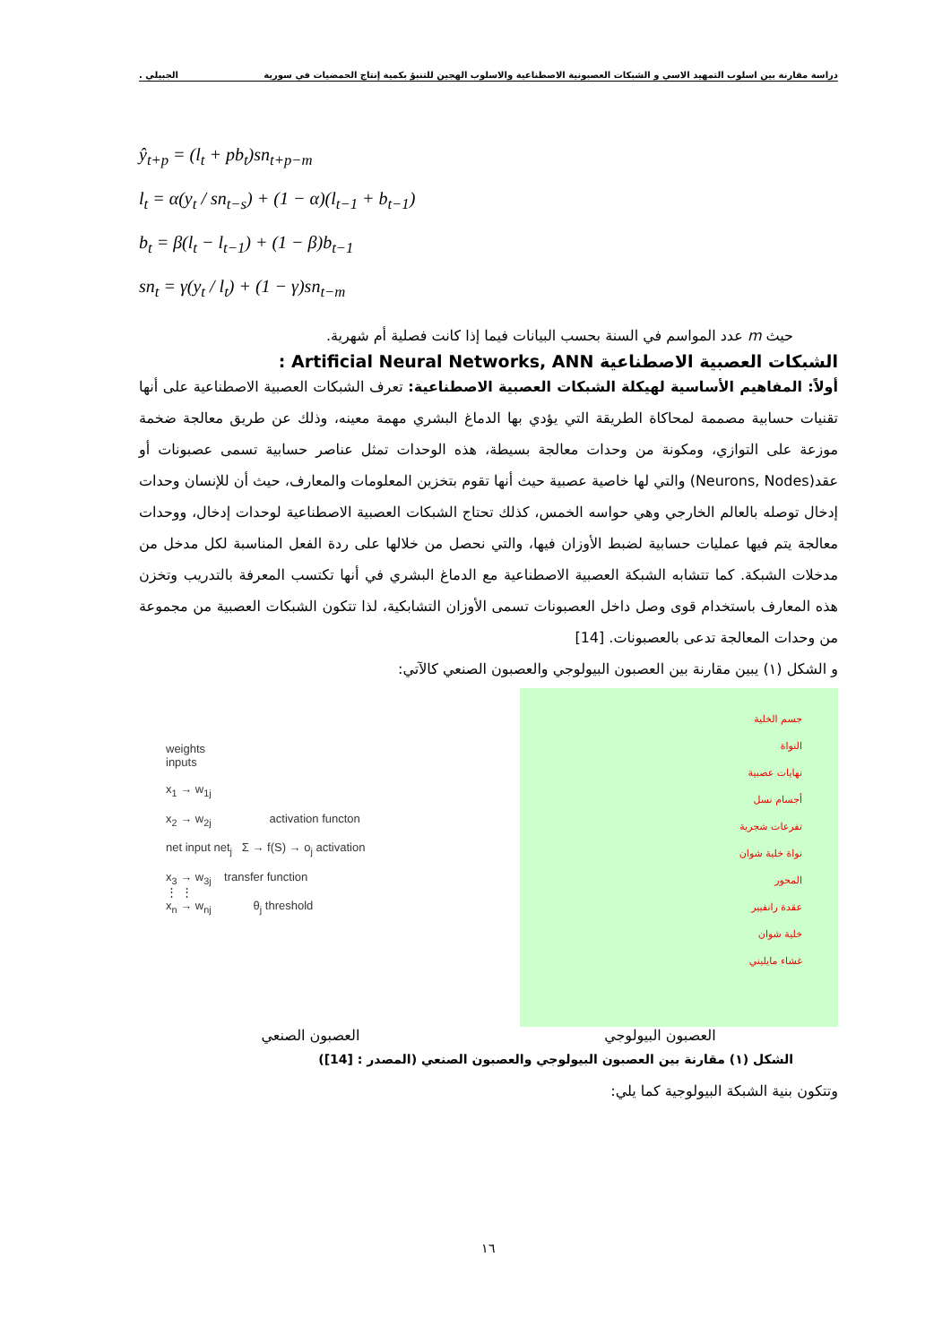دراسة مقارنة بين اسلوب التمهيد الاسي و الشبكات العصبونية الاصطناعية والاسلوب الهجين للتنبؤ بكمية إنتاج الحمضيات في سورية الجبيلي .
ŷ<sub>t+p</sub> = (l<sub>t</sub> + pb<sub>t</sub>)sn<sub>t+p−m</sub>
l<sub>t</sub> = α(y<sub>t</sub> / sn<sub>t−s</sub>) + (1 − α)(l<sub>t−1</sub> + b<sub>t−1</sub>)
b<sub>t</sub> = β(l<sub>t</sub> − l<sub>t−1</sub>) + (1 − β)b<sub>t−1</sub>
sn<sub>t</sub> = γ(y<sub>t</sub> / l<sub>t</sub>) + (1 − γ)sn<sub>t−m</sub>
حيث m عدد المواسم في السنة بحسب البيانات فيما إذا كانت فصلية أم شهرية.
الشبكات العصبية الاصطناعية Artificial Neural Networks, ANN :
أولاً: المفاهيم الأساسية لهيكلة الشبكات العصبية الاصطناعية: تعرف الشبكات العصبية الاصطناعية على أنها تقنيات حسابية مصممة لمحاكاة الطريقة التي يؤدي بها الدماغ البشري مهمة معينه، وذلك عن طريق معالجة ضخمة موزعة على التوازي، ومكونة من وحدات معالجة بسيطة، هذه الوحدات تمثل عناصر حسابية تسمى عصبونات أو عقد(Neurons, Nodes) والتي لها خاصية عصبية حيث أنها تقوم بتخزين المعلومات والمعارف، حيث أن للإنسان وحدات إدخال توصله بالعالم الخارجي وهي حواسه الخمس، كذلك تحتاج الشبكات العصبية الاصطناعية لوحدات إدخال، ووحدات معالجة يتم فيها عمليات حسابية لضبط الأوزان فيها، والتي نحصل من خلالها على ردة الفعل المناسبة لكل مدخل من مدخلات الشبكة. كما تتشابه الشبكة العصبية الاصطناعية مع الدماغ البشري في أنها تكتسب المعرفة بالتدريب وتخزن هذه المعارف باستخدام قوى وصل داخل العصبونات تسمى الأوزان التشابكية، لذا تتكون الشبكات العصبية من مجموعة من وحدات المعالجة تدعى بالعصبونات. [14]
و الشكل (١) يبين مقارنة بين العصبون البيولوجي والعصبون الصنعي كالآتي:
weights
inputs
x<sub>1</sub> → w<sub>1j</sub>
x<sub>2</sub> → w<sub>2j</sub> activation functon
net input net<sub>j</sub> Σ → f(S) → o<sub>j</sub> activation
x<sub>3</sub> → w<sub>3j</sub> transfer function
⋮ ⋮
x<sub>n</sub> → w<sub>nj</sub> θ<sub>j</sub> threshold
جسم الخلية
النواة
نهايات عصبية
أجسام نسل
تفرعات شجرية
نواة خلية شوان
المحور
عقدة رانفيير
خلية شوان
غشاء مايليني
العصبون البيولوجي العصبون الصنعي
الشكل (١) مقارنة بين العصبون البيولوجي والعصبون الصنعي (المصدر : [14])
وتتكون بنية الشبكة البيولوجية كما يلي:
١٦